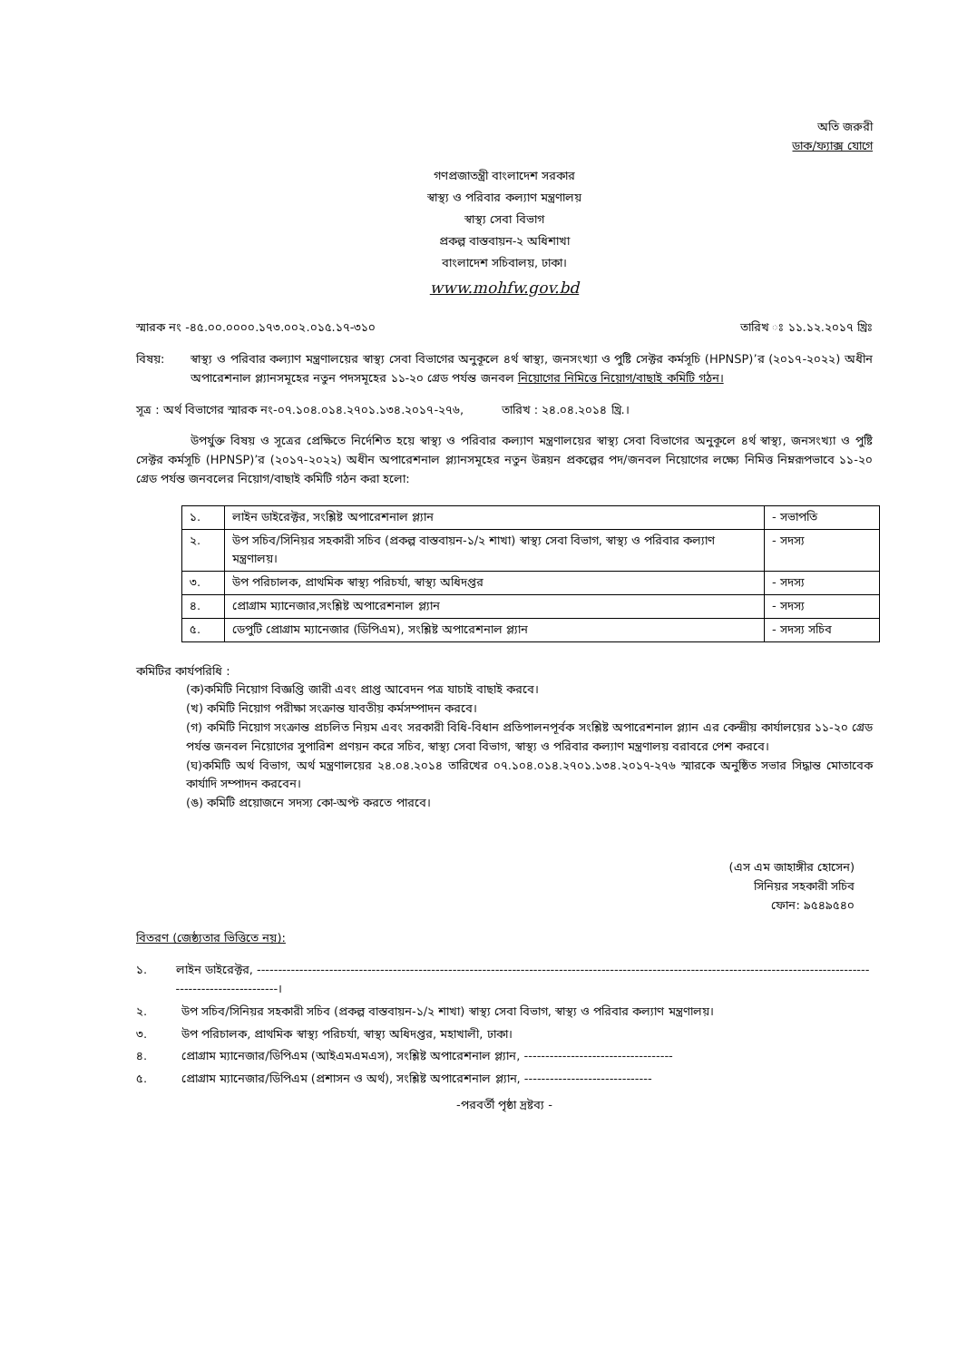অতি জরুরী
ডাক/ফ্যাক্স যোগে
গণপ্রজাতন্ত্রী বাংলাদেশ সরকার
স্বাস্থ্য ও পরিবার কল্যাণ মন্ত্রণালয়
স্বাস্থ্য সেবা বিভাগ
প্রকল্প বাস্তবায়ন-২ অধিশাখা
বাংলাদেশ সচিবালয়, ঢাকা।
www.mohfw.gov.bd
স্মারক নং -৪৫.০০.০০০০.১৭৩.০০২.০১৫.১৭-৩১০ তারিখ ঃ ১১.১২.২০১৭ খ্রিঃ
বিষয়: স্বাস্থ্য ও পরিবার কল্যাণ মন্ত্রণালয়ের স্বাস্থ্য সেবা বিভাগের অনুকূলে ৪র্থ স্বাস্থ্য, জনসংখ্যা ও পুষ্টি সেক্টর কর্মসূচি (HPNSP)’র (২০১৭-২০২২) অধীন অপারেশনাল প্ল্যানসমূহের নতুন পদসমূহের ১১-২০ গ্রেড পর্যন্ত জনবল নিয়োগের নিমিত্তে নিয়োগ/বাছাই কমিটি গঠন।
সূত্র : অর্থ বিভাগের স্মারক নং-০৭.১০৪.০১৪.২৭০১.১৩৪.২০১৭-২৭৬, তারিখ : ২৪.০৪.২০১৪ খ্রি.।
উপর্যুক্ত বিষয় ও সূত্রের প্রেক্ষিতে নির্দেশিত হয়ে স্বাস্থ্য ও পরিবার কল্যাণ মন্ত্রণালয়ের স্বাস্থ্য সেবা বিভাগের অনুকূলে ৪র্থ স্বাস্থ্য, জনসংখ্যা ও পুষ্টি সেক্টর কর্মসূচি (HPNSP)’র (২০১৭-২০২২) অধীন অপারেশনাল প্ল্যানসমূহের নতুন উন্নয়ন প্রকল্পের পদ/জনবল নিয়োগের লক্ষ্যে নিমিত্ত নিম্নরূপভাবে ১১-২০ গ্রেড পর্যন্ত জনবলের নিয়োগ/বাছাই কমিটি গঠন করা হলো:
| ১. | লাইন ডাইরেক্টর, সংশ্লিষ্ট অপারেশনাল প্ল্যান | - সভাপতি |
| ২. | উপ সচিব/সিনিয়র সহকারী সচিব (প্রকল্প বাস্তবায়ন-১/২ শাখা) স্বাস্থ্য সেবা বিভাগ, স্বাস্থ্য ও পরিবার কল্যাণ মন্ত্রণালয়। | - সদস্য |
| ৩. | উপ পরিচালক, প্রাথমিক স্বাস্থ্য পরিচর্যা, স্বাস্থ্য অধিদপ্তর | - সদস্য |
| ৪. | প্রোগ্রাম ম্যানেজার,সংশ্লিষ্ট অপারেশনাল প্ল্যান | - সদস্য |
| ৫. | ডেপুটি প্রোগ্রাম ম্যানেজার (ডিপিএম), সংশ্লিষ্ট অপারেশনাল প্ল্যান | - সদস্য সচিব |
কমিটির কার্যপরিধি :
(ক)কমিটি নিয়োগ বিজ্ঞপ্তি জারী এবং প্রাপ্ত আবেদন পত্র যাচাই বাছাই করবে।
(খ) কমিটি নিয়োগ পরীক্ষা সংক্রান্ত যাবতীয় কর্মসম্পাদন করবে।
(গ) কমিটি নিয়োগ সংক্রান্ত প্রচলিত নিয়ম এবং সরকারী বিধি-বিধান প্রতিপালনপূর্বক সংশ্লিষ্ট অপারেশনাল প্ল্যান এর কেন্দ্রীয় কার্যালয়ের ১১-২০ গ্রেড পর্যন্ত জনবল নিয়োগের সুপারিশ প্রণয়ন করে সচিব, স্বাস্থ্য সেবা বিভাগ, স্বাস্থ্য ও পরিবার কল্যাণ মন্ত্রণালয় বরাবরে পেশ করবে।
(ঘ)কমিটি অর্থ বিভাগ, অর্থ মন্ত্রণালয়ের ২৪.০৪.২০১৪ তারিখের ০৭.১০৪.০১৪.২৭০১.১৩৪.২০১৭-২৭৬ স্মারকে অনুষ্ঠিত সভার সিদ্ধান্ত মোতাবেক কার্যাদি সম্পাদন করবেন।
(ঙ) কমিটি প্রয়োজনে সদস্য কো-অপ্ট করতে পারবে।
(এস এম জাহাঙ্গীর হোসেন)
সিনিয়র সহকারী সচিব
ফোন: ৯৫৪৯৫৪০
বিতরণ (জেষ্ঠ্যতার ভিত্তিতে নয়):
১. লাইন ডাইরেক্টর, ------------------------------------------------------------------------------------------------------------------------------------------------------------------------।
২. উপ সচিব/সিনিয়র সহকারী সচিব (প্রকল্প বাস্তবায়ন-১/২ শাখা) স্বাস্থ্য সেবা বিভাগ, স্বাস্থ্য ও পরিবার কল্যাণ মন্ত্রণালয়।
৩. উপ পরিচালক, প্রাথমিক স্বাস্থ্য পরিচর্যা, স্বাস্থ্য অধিদপ্তর, মহাখালী, ঢাকা।
৪. প্রোগ্রাম ম্যানেজার/ডিপিএম (আইএমএমএস), সংশ্লিষ্ট অপারেশনাল প্ল্যান, -----------------------------------
৫. প্রোগ্রাম ম্যানেজার/ডিপিএম (প্রশাসন ও অর্থ), সংশ্লিষ্ট অপারেশনাল প্ল্যান, ------------------------------
-পরবর্তী পৃষ্ঠা দ্রষ্টব্য -